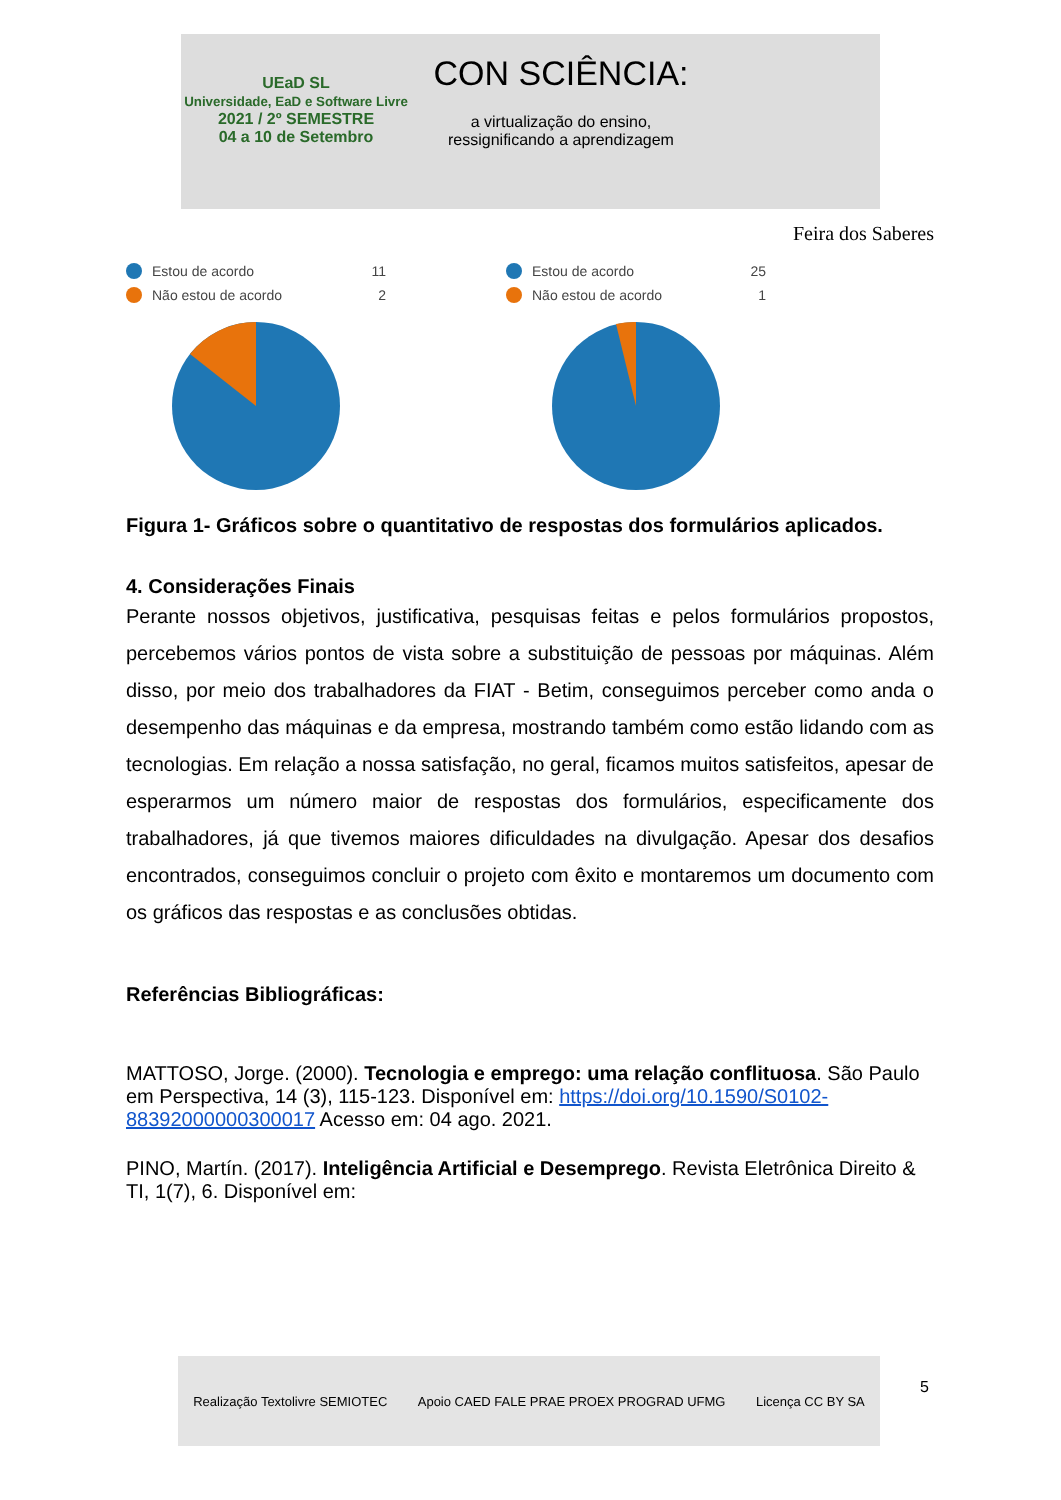UEaD SL
Universidade, EaD e Software Livre
2021 / 2º SEMESTRE
04 a 10 de Setembro
CON SCIÊNCIA:
a virtualização do ensino,
ressignificando a aprendizagem
Feira dos Saberes
Estou de acordo 11
Não estou de acordo 2
Estou de acordo 25
Não estou de acordo 1
Figura 1- Gráficos sobre o quantitativo de respostas dos formulários aplicados.
4. Considerações Finais
Perante nossos objetivos, justificativa, pesquisas feitas e pelos formulários propostos, percebemos vários pontos de vista sobre a substituição de pessoas por máquinas. Além disso, por meio dos trabalhadores da FIAT - Betim, conseguimos perceber como anda o desempenho das máquinas e da empresa, mostrando também como estão lidando com as tecnologias. Em relação a nossa satisfação, no geral, ficamos muitos satisfeitos, apesar de esperarmos um número maior de respostas dos formulários, especificamente dos trabalhadores, já que tivemos maiores dificuldades na divulgação. Apesar dos desafios encontrados, conseguimos concluir o projeto com êxito e montaremos um documento com os gráficos das respostas e as conclusões obtidas.
Referências Bibliográficas:
MATTOSO, Jorge. (2000). Tecnologia e emprego: uma relação conflituosa. São Paulo em Perspectiva, 14 (3), 115-123. Disponível em: https://doi.org/10.1590/S0102-88392000000300017 Acesso em: 04 ago. 2021.
PINO, Martín. (2017). Inteligência Artificial e Desemprego. Revista Eletrônica Direito & TI, 1(7), 6. Disponível em:
Realização Textolivre SEMIOTEC Apoio CAED FALE PRAE PROEX PROGRAD UFMG Licença CC BY SA
5